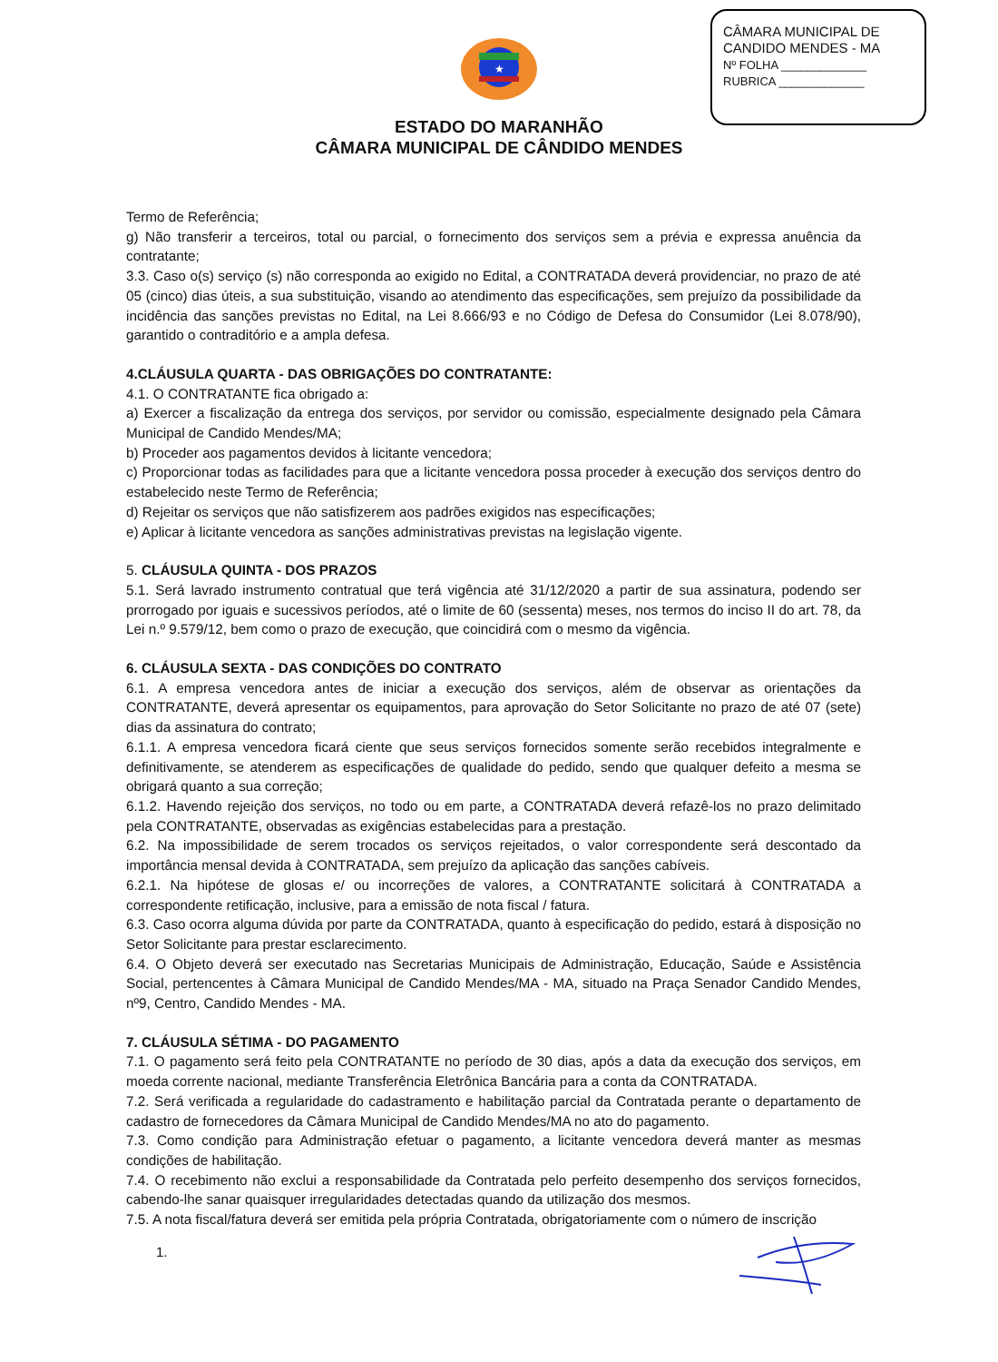CÂMARA MUNICIPAL DE
CANDIDO MENDES - MA
Nº FOLHA _____________
RUBRICA _____________
★
ESTADO DO MARANHÃO
CÂMARA MUNICIPAL DE CÂNDIDO MENDES
Termo de Referência;
g) Não transferir a terceiros, total ou parcial, o fornecimento dos serviços sem a prévia e expressa anuência da contratante;
3.3. Caso o(s) serviço (s) não corresponda ao exigido no Edital, a CONTRATADA deverá providenciar, no prazo de até 05 (cinco) dias úteis, a sua substituição, visando ao atendimento das especificações, sem prejuízo da possibilidade da incidência das sanções previstas no Edital, na Lei 8.666/93 e no Código de Defesa do Consumidor (Lei 8.078/90), garantido o contraditório e a ampla defesa.
4.CLÁUSULA QUARTA - DAS OBRIGAÇÕES DO CONTRATANTE:
4.1. O CONTRATANTE fica obrigado a:
a) Exercer a fiscalização da entrega dos serviços, por servidor ou comissão, especialmente designado pela Câmara Municipal de Candido Mendes/MA;
b) Proceder aos pagamentos devidos à licitante vencedora;
c) Proporcionar todas as facilidades para que a licitante vencedora possa proceder à execução dos serviços dentro do estabelecido neste Termo de Referência;
d) Rejeitar os serviços que não satisfizerem aos padrões exigidos nas especificações;
e) Aplicar à licitante vencedora as sanções administrativas previstas na legislação vigente.
5. CLÁUSULA QUINTA - DOS PRAZOS
5.1. Será lavrado instrumento contratual que terá vigência até 31/12/2020 a partir de sua assinatura, podendo ser prorrogado por iguais e sucessivos períodos, até o limite de 60 (sessenta) meses, nos termos do inciso II do art. 78, da Lei n.º 9.579/12, bem como o prazo de execução, que coincidirá com o mesmo da vigência.
6. CLÁUSULA SEXTA - DAS CONDIÇÕES DO CONTRATO
6.1. A empresa vencedora antes de iniciar a execução dos serviços, além de observar as orientações da CONTRATANTE, deverá apresentar os equipamentos, para aprovação do Setor Solicitante no prazo de até 07 (sete) dias da assinatura do contrato;
6.1.1. A empresa vencedora ficará ciente que seus serviços fornecidos somente serão recebidos integralmente e definitivamente, se atenderem as especificações de qualidade do pedido, sendo que qualquer defeito a mesma se obrigará quanto a sua correção;
6.1.2. Havendo rejeição dos serviços, no todo ou em parte, a CONTRATADA deverá refazê-los no prazo delimitado pela CONTRATANTE, observadas as exigências estabelecidas para a prestação.
6.2. Na impossibilidade de serem trocados os serviços rejeitados, o valor correspondente será descontado da importância mensal devida à CONTRATADA, sem prejuízo da aplicação das sanções cabíveis.
6.2.1. Na hipótese de glosas e/ ou incorreções de valores, a CONTRATANTE solicitará à CONTRATADA a correspondente retificação, inclusive, para a emissão de nota fiscal / fatura.
6.3. Caso ocorra alguma dúvida por parte da CONTRATADA, quanto à especificação do pedido, estará à disposição no Setor Solicitante para prestar esclarecimento.
6.4. O Objeto deverá ser executado nas Secretarias Municipais de Administração, Educação, Saúde e Assistência Social, pertencentes à Câmara Municipal de Candido Mendes/MA - MA, situado na Praça Senador Candido Mendes, nº9, Centro, Candido Mendes - MA.
7. CLÁUSULA SÉTIMA - DO PAGAMENTO
7.1. O pagamento será feito pela CONTRATANTE no período de 30 dias, após a data da execução dos serviços, em moeda corrente nacional, mediante Transferência Eletrônica Bancária para a conta da CONTRATADA.
7.2. Será verificada a regularidade do cadastramento e habilitação parcial da Contratada perante o departamento de cadastro de fornecedores da Câmara Municipal de Candido Mendes/MA no ato do pagamento.
7.3. Como condição para Administração efetuar o pagamento, a licitante vencedora deverá manter as mesmas condições de habilitação.
7.4. O recebimento não exclui a responsabilidade da Contratada pelo perfeito desempenho dos serviços fornecidos, cabendo-lhe sanar quaisquer irregularidades detectadas quando da utilização dos mesmos.
7.5. A nota fiscal/fatura deverá ser emitida pela própria Contratada, obrigatoriamente com o número de inscrição
1.